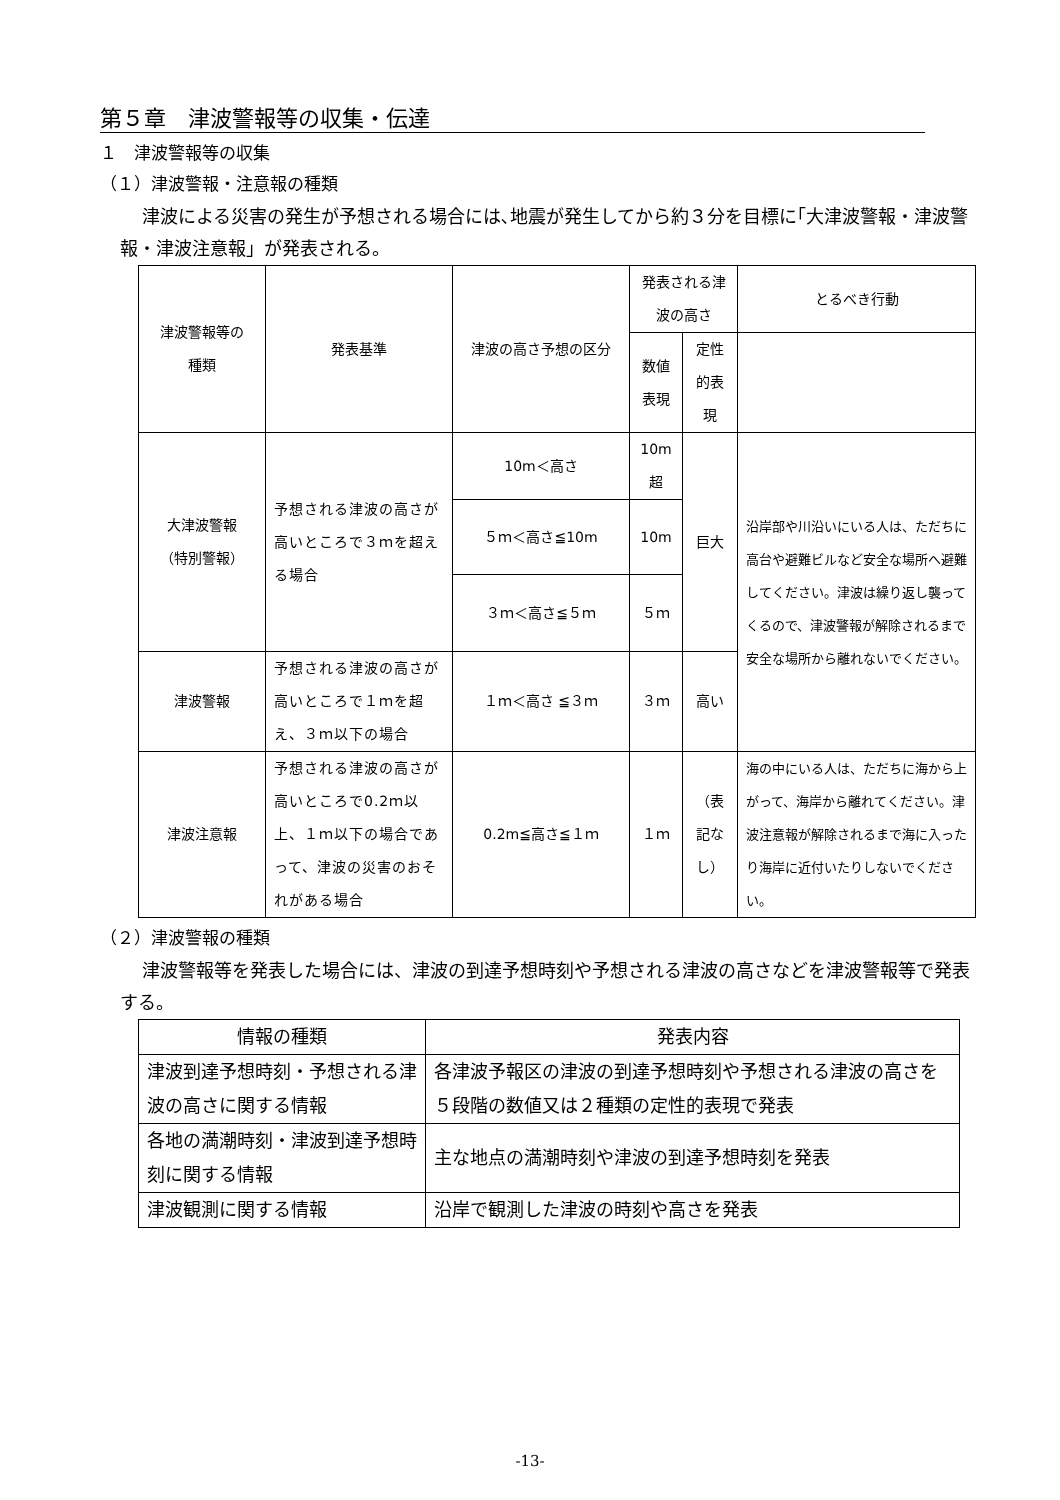第５章　津波警報等の収集・伝達
１　津波警報等の収集
（１）津波警報・注意報の種類
津波による災害の発生が予想される場合には､地震が発生してから約３分を目標に｢大津波警報・津波警報・津波注意報」が発表される。
| 津波警報等の 種類 | 発表基準 | 津波の高さ予想の区分 | 発表される津波の高さ | | とるべき行動 |
| --- | --- | --- | --- | --- | --- |
| | | | 数値表現 | 定性的表現 | |
| 大津波警報 （特別警報） | 予想される津波の高さが高いところで３ｍを超える場合 | 10m＜高さ | 10m超 | 巨大 | 沿岸部や川沿いにいる人は、ただちに高台や避難ビルなど安全な場所へ避難してください。津波は繰り返し襲ってくるので、津波警報が解除されるまで安全な場所から離れないでください。 |
| | | ５ｍ＜高さ≦10m | 10m | | |
| | | ３ｍ＜高さ≦５ｍ | ５ｍ | | |
| 津波警報 | 予想される津波の高さが高いところで１ｍを超え、３ｍ以下の場合 | １ｍ＜高さ ≦３ｍ | ３ｍ | 高い | |
| 津波注意報 | 予想される津波の高さが高いところで0.2ｍ以上、１ｍ以下の場合であって、津波の災害のおそれがある場合 | 0.2m≦高さ≦１ｍ | １ｍ | （表記なし） | 海の中にいる人は、ただちに海から上がって、海岸から離れてください。津波注意報が解除されるまで海に入ったり海岸に近付いたりしないでください。 |
（２）津波警報の種類
津波警報等を発表した場合には、津波の到達予想時刻や予想される津波の高さなどを津波警報等で発表する。
| 情報の種類 | 発表内容 |
| --- | --- |
| 津波到達予想時刻・予想される津波の高さに関する情報 | 各津波予報区の津波の到達予想時刻や予想される津波の高さを５段階の数値又は２種類の定性的表現で発表 |
| 各地の満潮時刻・津波到達予想時刻に関する情報 | 主な地点の満潮時刻や津波の到達予想時刻を発表 |
| 津波観測に関する情報 | 沿岸で観測した津波の時刻や高さを発表 |
-13-